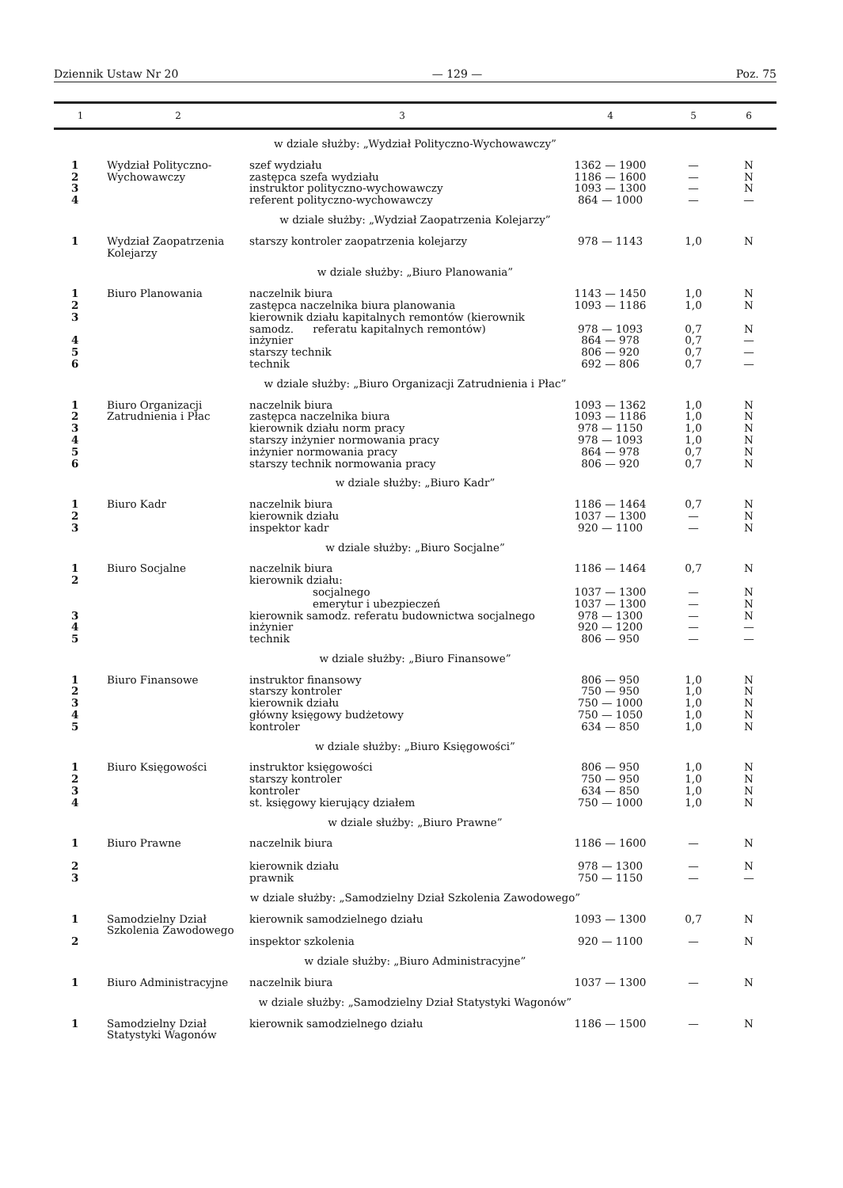Dziennik Ustaw Nr 20 — 129 — Poz. 75
| 1 | 2 | 3 | 4 | 5 | 6 |
| --- | --- | --- | --- | --- | --- |
| w dziale służby: „Wydział Polityczno-Wychowawczy” | | | | | |
| 1 | Wydział Polityczno-Wychowawczy | szef wydziału | 1362 — 1900 | — | N |
| 2 | | zastępca szefa wydziału | 1186 — 1600 | — | N |
| 3 | | instruktor polityczno-wychowawczy | 1093 — 1300 | — | N |
| 4 | | referent polityczno-wychowawczy | 864 — 1000 | — | — |
| w dziale służby: „Wydział Zaopatrzenia Kolejarzy” | | | | | |
| 1 | Wydział Zaopatrzenia Kolejarzy | starszy kontroler zaopatrzenia kolejarzy | 978 — 1143 | 1,0 | N |
| w dziale służby: „Biuro Planowania” | | | | | |
| 1 | Biuro Planowania | naczelnik biura | 1143 — 1450 | 1,0 | N |
| 2 | | zastępca naczelnika biura planowania | 1093 — 1186 | 1,0 | N |
| 3 | | kierownik działu kapitalnych remontów (kierownik samodz. referatu kapitalnych remontów) | 978 — 1093 | 0,7 | N |
| 4 | | inżynier | 864 — 978 | 0,7 | — |
| 5 | | starszy technik | 806 — 920 | 0,7 | — |
| 6 | | technik | 692 — 806 | 0,7 | — |
| w dziale służby: „Biuro Organizacji Zatrudnienia i Płac” | | | | | |
| 1 | Biuro Organizacji Zatrudnienia i Płac | naczelnik biura | 1093 — 1362 | 1,0 | N |
| 2 | | zastępca naczelnika biura | 1093 — 1186 | 1,0 | N |
| 3 | | kierownik działu norm pracy | 978 — 1150 | 1,0 | N |
| 4 | | starszy inżynier normowania pracy | 978 — 1093 | 1,0 | N |
| 5 | | inżynier normowania pracy | 864 — 978 | 0,7 | N |
| 6 | | starszy technik normowania pracy | 806 — 920 | 0,7 | N |
| w dziale służby: „Biuro Kadr” | | | | | |
| 1 | Biuro Kadr | naczelnik biura | 1186 — 1464 | 0,7 | N |
| 2 | | kierownik działu | 1037 — 1300 | — | N |
| 3 | | inspektor kadr | 920 — 1100 | — | N |
| w dziale służby: „Biuro Socjalne” | | | | | |
| 1 | Biuro Socjalne | naczelnik biura | 1186 — 1464 | 0,7 | N |
| 2 | | kierownik działu: | | | |
| | | socjalnego | 1037 — 1300 | — | N |
| | | emerytur i ubezpieczeń | 1037 — 1300 | — | N |
| 3 | | kierownik samodz. referatu budownictwa socjalnego | 978 — 1300 | — | N |
| 4 | | inżynier | 920 — 1200 | — | — |
| 5 | | technik | 806 — 950 | — | — |
| w dziale służby: „Biuro Finansowe” | | | | | |
| 1 | Biuro Finansowe | instruktor finansowy | 806 — 950 | 1,0 | N |
| 2 | | starszy kontroler | 750 — 950 | 1,0 | N |
| 3 | | kierownik działu | 750 — 1000 | 1,0 | N |
| 4 | | główny księgowy budżetowy | 750 — 1050 | 1,0 | N |
| 5 | | kontroler | 634 — 850 | 1,0 | N |
| w dziale służby: „Biuro Księgowości” | | | | | |
| 1 | Biuro Księgowości | instruktor księgowości | 806 — 950 | 1,0 | N |
| 2 | | starszy kontroler | 750 — 950 | 1,0 | N |
| 3 | | kontroler | 634 — 850 | 1,0 | N |
| 4 | | st. księgowy kierujący działem | 750 — 1000 | 1,0 | N |
| w dziale służby: „Biuro Prawne” | | | | | |
| 1 | Biuro Prawne | naczelnik biura | 1186 — 1600 | — | N |
| 2 | | kierownik działu | 978 — 1300 | — | N |
| 3 | | prawnik | 750 — 1150 | — | — |
| w dziale służby: „Samodzielny Dział Szkolenia Zawodowego” | | | | | |
| 1 | Samodzielny Dział Szkolenia Zawodowego | kierownik samodzielnego działu | 1093 — 1300 | 0,7 | N |
| 2 | | inspektor szkolenia | 920 — 1100 | — | N |
| w dziale służby: „Biuro Administracyjne” | | | | | |
| 1 | Biuro Administracyjne | naczelnik biura | 1037 — 1300 | — | N |
| w dziale służby: „Samodzielny Dział Statystyki Wagonów” | | | | | |
| 1 | Samodzielny Dział Statystyki Wagonów | kierownik samodzielnego działu | 1186 — 1500 | — | N |